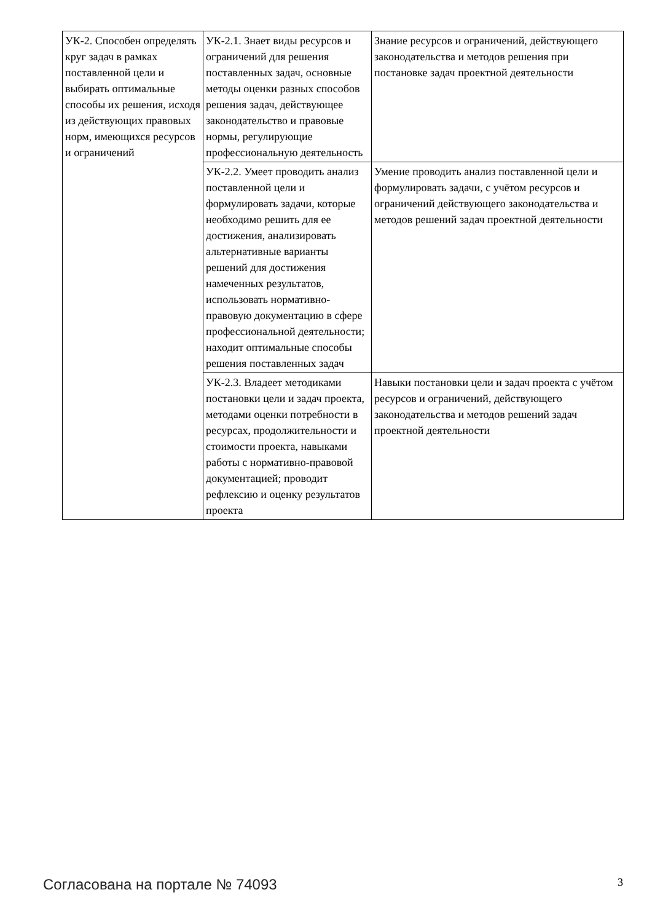| УК-2. Способен определять круг задач в рамках поставленной цели и выбирать оптимальные способы их решения, исходя из действующих правовых норм, имеющихся ресурсов и ограничений | УК-2.1. Знает виды ресурсов и ограничений для решения поставленных задач, основные методы оценки разных способов решения задач, действующее законодательство и правовые нормы, регулирующие профессиональную деятельность | Знание ресурсов и ограничений, действующего законодательства и методов решения при постановке задач проектной деятельности |
| | УК-2.2. Умеет проводить анализ поставленной цели и формулировать задачи, которые необходимо решить для ее достижения, анализировать альтернативные варианты решений для достижения намеченных результатов, использовать нормативно-правовую документацию в сфере профессиональной деятельности; находит оптимальные способы решения поставленных задач | Умение проводить анализ поставленной цели и формулировать задачи, с учётом ресурсов и ограничений действующего законодательства и методов решений задач проектной деятельности |
| | УК-2.3. Владеет методиками постановки цели и задач проекта, методами оценки потребности в ресурсах, продолжительности и стоимости проекта, навыками работы с нормативно-правовой документацией; проводит рефлексию и оценку результатов проекта | Навыки постановки цели и задач проекта с учётом ресурсов и ограничений, действующего законодательства и методов решений задач проектной деятельности |
Согласована на портале № 74093 3